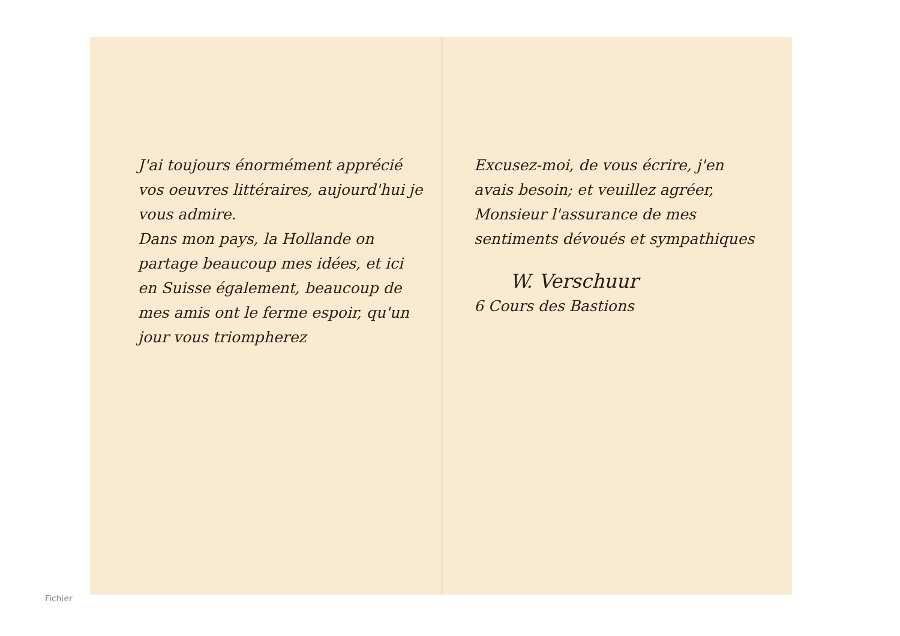J'ai toujours énormément apprécié vos oeuvres littéraires, aujourd'hui je vous admire.
Dans mon pays, la Hollande on partage beaucoup mes idées, et ici en Suisse également, beaucoup de mes amis ont le ferme espoir, qu'un jour vous triompherez
Excusez-moi, de vous écrire, j'en avais besoin; et veuillez agréer, Monsieur l'assurance de mes sentiments dévoués et sympathiques
W. Verschuur
6 Cours des Bastions
Fichier